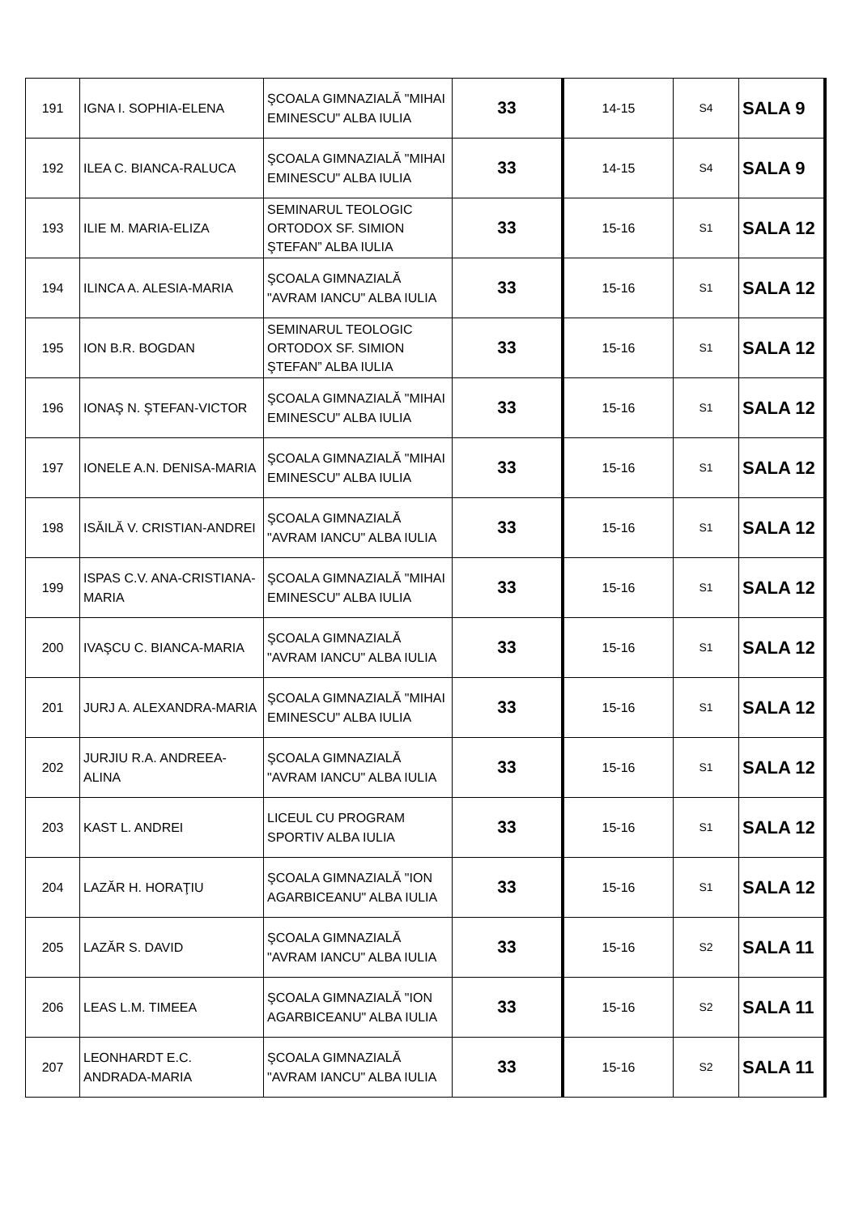| 191 | IGNA I. SOPHIA-ELENA | ŞCOALA GIMNAZIALĂ "MIHAI EMINESCU" ALBA IULIA | 33 | 14-15 | S4 | SALA 9 |
| 192 | ILEA C. BIANCA-RALUCA | ŞCOALA GIMNAZIALĂ "MIHAI EMINESCU" ALBA IULIA | 33 | 14-15 | S4 | SALA 9 |
| 193 | ILIE M. MARIA-ELIZA | SEMINARUL TEOLOGIC ORTODOX SF. SIMION ŞTEFAN” ALBA IULIA | 33 | 15-16 | S1 | SALA 12 |
| 194 | ILINCA A. ALESIA-MARIA | ŞCOALA GIMNAZIALĂ "AVRAM IANCU" ALBA IULIA | 33 | 15-16 | S1 | SALA 12 |
| 195 | ION B.R. BOGDAN | SEMINARUL TEOLOGIC ORTODOX SF. SIMION ŞTEFAN” ALBA IULIA | 33 | 15-16 | S1 | SALA 12 |
| 196 | IONAŞ N. ŞTEFAN-VICTOR | ŞCOALA GIMNAZIALĂ "MIHAI EMINESCU" ALBA IULIA | 33 | 15-16 | S1 | SALA 12 |
| 197 | IONELE A.N. DENISA-MARIA | ŞCOALA GIMNAZIALĂ "MIHAI EMINESCU" ALBA IULIA | 33 | 15-16 | S1 | SALA 12 |
| 198 | ISĂILĂ V. CRISTIAN-ANDREI | ŞCOALA GIMNAZIALĂ "AVRAM IANCU" ALBA IULIA | 33 | 15-16 | S1 | SALA 12 |
| 199 | ISPAS C.V. ANA-CRISTIANA-MARIA | ŞCOALA GIMNAZIALĂ "MIHAI EMINESCU" ALBA IULIA | 33 | 15-16 | S1 | SALA 12 |
| 200 | IVAŞCU C. BIANCA-MARIA | ŞCOALA GIMNAZIALĂ "AVRAM IANCU" ALBA IULIA | 33 | 15-16 | S1 | SALA 12 |
| 201 | JURJ A. ALEXANDRA-MARIA | ŞCOALA GIMNAZIALĂ "MIHAI EMINESCU" ALBA IULIA | 33 | 15-16 | S1 | SALA 12 |
| 202 | JURJIU R.A. ANDREEA-ALINA | ŞCOALA GIMNAZIALĂ "AVRAM IANCU" ALBA IULIA | 33 | 15-16 | S1 | SALA 12 |
| 203 | KAST L. ANDREI | LICEUL CU PROGRAM SPORTIV ALBA IULIA | 33 | 15-16 | S1 | SALA 12 |
| 204 | LAZĂR H. HORAŢIU | ŞCOALA GIMNAZIALĂ "ION AGARBICEANU" ALBA IULIA | 33 | 15-16 | S1 | SALA 12 |
| 205 | LAZĂR S. DAVID | ŞCOALA GIMNAZIALĂ "AVRAM IANCU" ALBA IULIA | 33 | 15-16 | S2 | SALA 11 |
| 206 | LEAS L.M. TIMEEA | ŞCOALA GIMNAZIALĂ "ION AGARBICEANU" ALBA IULIA | 33 | 15-16 | S2 | SALA 11 |
| 207 | LEONHARDT E.C. ANDRADA-MARIA | ŞCOALA GIMNAZIALĂ "AVRAM IANCU" ALBA IULIA | 33 | 15-16 | S2 | SALA 11 |